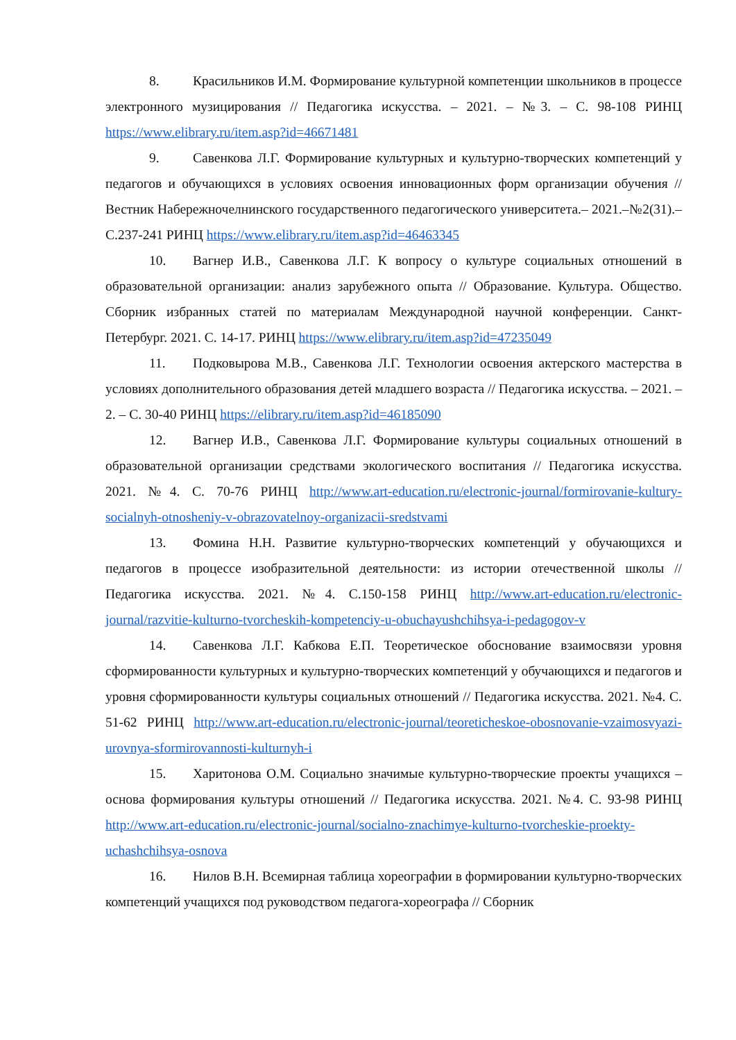8. Красильников И.М. Формирование культурной компетенции школьников в процессе электронного музицирования // Педагогика искусства. – 2021. – №3. – С. 98-108 РИНЦ https://www.elibrary.ru/item.asp?id=46671481
9. Савенкова Л.Г. Формирование культурных и культурно-творческих компетенций у педагогов и обучающихся в условиях освоения инновационных форм организации обучения // Вестник Набережночелнинского государственного педагогического университета.– 2021.–№2(31).–С.237-241 РИНЦ https://www.elibrary.ru/item.asp?id=46463345
10. Вагнер И.В., Савенкова Л.Г. К вопросу о культуре социальных отношений в образовательной организации: анализ зарубежного опыта // Образование. Культура. Общество. Сборник избранных статей по материалам Международной научной конференции. Санкт-Петербург. 2021. С. 14-17. РИНЦ https://www.elibrary.ru/item.asp?id=47235049
11. Подковырова М.В., Савенкова Л.Г. Технологии освоения актерского мастерства в условиях дополнительного образования детей младшего возраста // Педагогика искусства. – 2021. – 2. – С. 30-40 РИНЦ https://elibrary.ru/item.asp?id=46185090
12. Вагнер И.В., Савенкова Л.Г. Формирование культуры социальных отношений в образовательной организации средствами экологического воспитания // Педагогика искусства. 2021. №4. С. 70-76 РИНЦ http://www.art-education.ru/electronic-journal/formirovanie-kultury-socialnyh-otnosheniy-v-obrazovatelnoy-organizacii-sredstvami
13. Фомина Н.Н. Развитие культурно-творческих компетенций у обучающихся и педагогов в процессе изобразительной деятельности: из истории отечественной школы // Педагогика искусства. 2021. №4. С.150-158 РИНЦ http://www.art-education.ru/electronic-journal/razvitie-kulturno-tvorcheskih-kompetenciy-u-obuchayushchihsya-i-pedagogov-v
14. Савенкова Л.Г. Кабкова Е.П. Теоретическое обоснование взаимосвязи уровня сформированности культурных и культурно-творческих компетенций у обучающихся и педагогов и уровня сформированности культуры социальных отношений // Педагогика искусства. 2021. №4. С. 51-62 РИНЦ http://www.art-education.ru/electronic-journal/teoreticheskoe-obosnovanie-vzaimosvyazi-urovnya-sformirovannosti-kulturnyh-i
15. Харитонова О.М. Социально значимые культурно-творческие проекты учащихся – основа формирования культуры отношений // Педагогика искусства. 2021. №4. С. 93-98 РИНЦ http://www.art-education.ru/electronic-journal/socialno-znachimye-kulturno-tvorcheskie-proekty-uchashchihsya-osnova
16. Нилов В.Н. Всемирная таблица хореографии в формировании культурно-творческих компетенций учащихся под руководством педагога-хореографа // Сборник